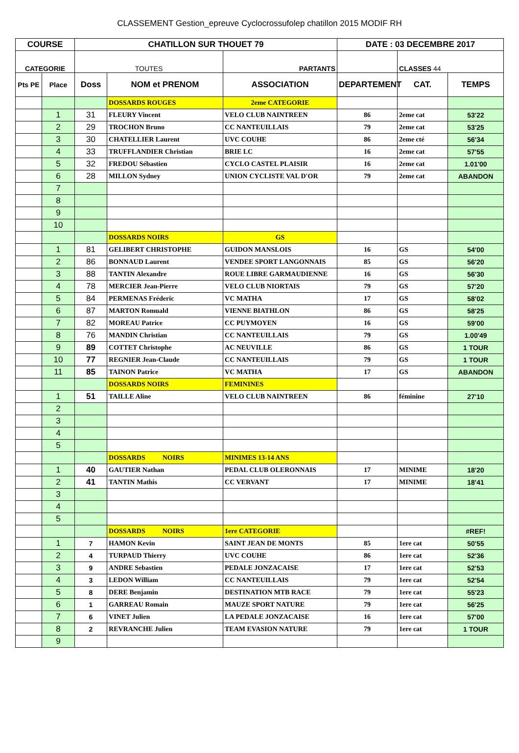CLASSEMENT Gestion_epreuve Cyclocrossufolep chatillon 2015 MODIF RH
| COURSE | | CHATILLON SUR THOUET 79 | | | DATE : 03 DECEMBRE 2017 | | |
| --- | --- | --- | --- | --- | --- | --- | --- |
| CATEGORIE | | TOUTES | | PARTANTS | | CLASSES 44 | |
| Pts PE | Place | Doss | NOM et PRENOM | ASSOCIATION | DEPARTEMENT | CAT. | TEMPS |
| | | | DOSSARDS ROUGES | 2eme CATEGORIE | | | |
| | 1 | 31 | FLEURY Vincent | VELO CLUB NAINTREEN | 86 | 2eme cat | 53'22 |
| | 2 | 29 | TROCHON Bruno | CC NANTEUILLAIS | 79 | 2eme cat | 53'25 |
| | 3 | 30 | CHATELLIER Laurent | UVC COUHE | 86 | 2eme cté | 56'34 |
| | 4 | 33 | TRUFFLANDIER Christian | BRIE LC | 16 | 2eme cat | 57'55 |
| | 5 | 32 | FREDOU Sébastien | CYCLO CASTEL PLAISIR | 16 | 2eme cat | 1.01'00 |
| | 6 | 28 | MILLON Sydney | UNION CYCLISTE VAL D'OR | 79 | 2eme cat | ABANDON |
| | 7 | | | | | | |
| | 8 | | | | | | |
| | 9 | | | | | | |
| | 10 | | | | | | |
| | | | DOSSARDS NOIRS | GS | | | |
| | 1 | 81 | GELIBERT CHRISTOPHE | GUIDON MANSLOIS | 16 | GS | 54'00 |
| | 2 | 86 | BONNAUD Laurent | VENDEE SPORT LANGONNAIS | 85 | GS | 56'20 |
| | 3 | 88 | TANTIN Alexandre | ROUE LIBRE GARMAUDIENNE | 16 | GS | 56'30 |
| | 4 | 78 | MERCIER Jean-Pierre | VELO CLUB NIORTAIS | 79 | GS | 57'20 |
| | 5 | 84 | PERMENAS Fréderic | VC MATHA | 17 | GS | 58'02 |
| | 6 | 87 | MARTON Romuald | VIENNE BIATHLON | 86 | GS | 58'25 |
| | 7 | 82 | MOREAU Patrice | CC PUYMOYEN | 16 | GS | 59'00 |
| | 8 | 76 | MANDIN Christian | CC NANTEUILLAIS | 79 | GS | 1.00'49 |
| | 9 | 89 | COTTET Christophe | AC NEUVILLE | 86 | GS | 1 TOUR |
| | 10 | 77 | REGNIER Jean-Claude | CC NANTEUILLAIS | 79 | GS | 1 TOUR |
| | 11 | 85 | TAINON Patrice | VC MATHA | 17 | GS | ABANDON |
| | | | DOSSARDS NOIRS | FEMININES | | | |
| | 1 | 51 | TAILLE Aline | VELO CLUB NAINTREEN | 86 | féminine | 27'10 |
| | 2 | | | | | | |
| | 3 | | | | | | |
| | 4 | | | | | | |
| | 5 | | | | | | |
| | | | DOSSARDS NOIRS | MINIMES 13-14 ANS | | | |
| | 1 | 40 | GAUTIER Nathan | PEDAL CLUB OLERONNAIS | 17 | MINIME | 18'20 |
| | 2 | 41 | TANTIN Mathis | CC VERVANT | 17 | MINIME | 18'41 |
| | 3 | | | | | | |
| | 4 | | | | | | |
| | 5 | | | | | | |
| | | | DOSSARDS NOIRS | 1ere CATEGORIE | | | #REF! |
| | 1 | 7 | HAMON Kevin | SAINT JEAN DE MONTS | 85 | 1ere cat | 50'55 |
| | 2 | 4 | TURPAUD Thierry | UVC COUHE | 86 | 1ere cat | 52'36 |
| | 3 | 9 | ANDRE Sebastien | PEDALE JONZACAISE | 17 | 1ere cat | 52'53 |
| | 4 | 3 | LEDON William | CC NANTEUILLAIS | 79 | 1ere cat | 52'54 |
| | 5 | 8 | DERE Benjamin | DESTINATION MTB RACE | 79 | 1ere cat | 55'23 |
| | 6 | 1 | GARREAU Romain | MAUZE SPORT NATURE | 79 | 1ere cat | 56'25 |
| | 7 | 6 | VINET Julien | LA PEDALE JONZACAISE | 16 | 1ere cat | 57'00 |
| | 8 | 2 | REVRANCHE Julien | TEAM EVASION NATURE | 79 | 1ere cat | 1 TOUR |
| | 9 | | | | | | |